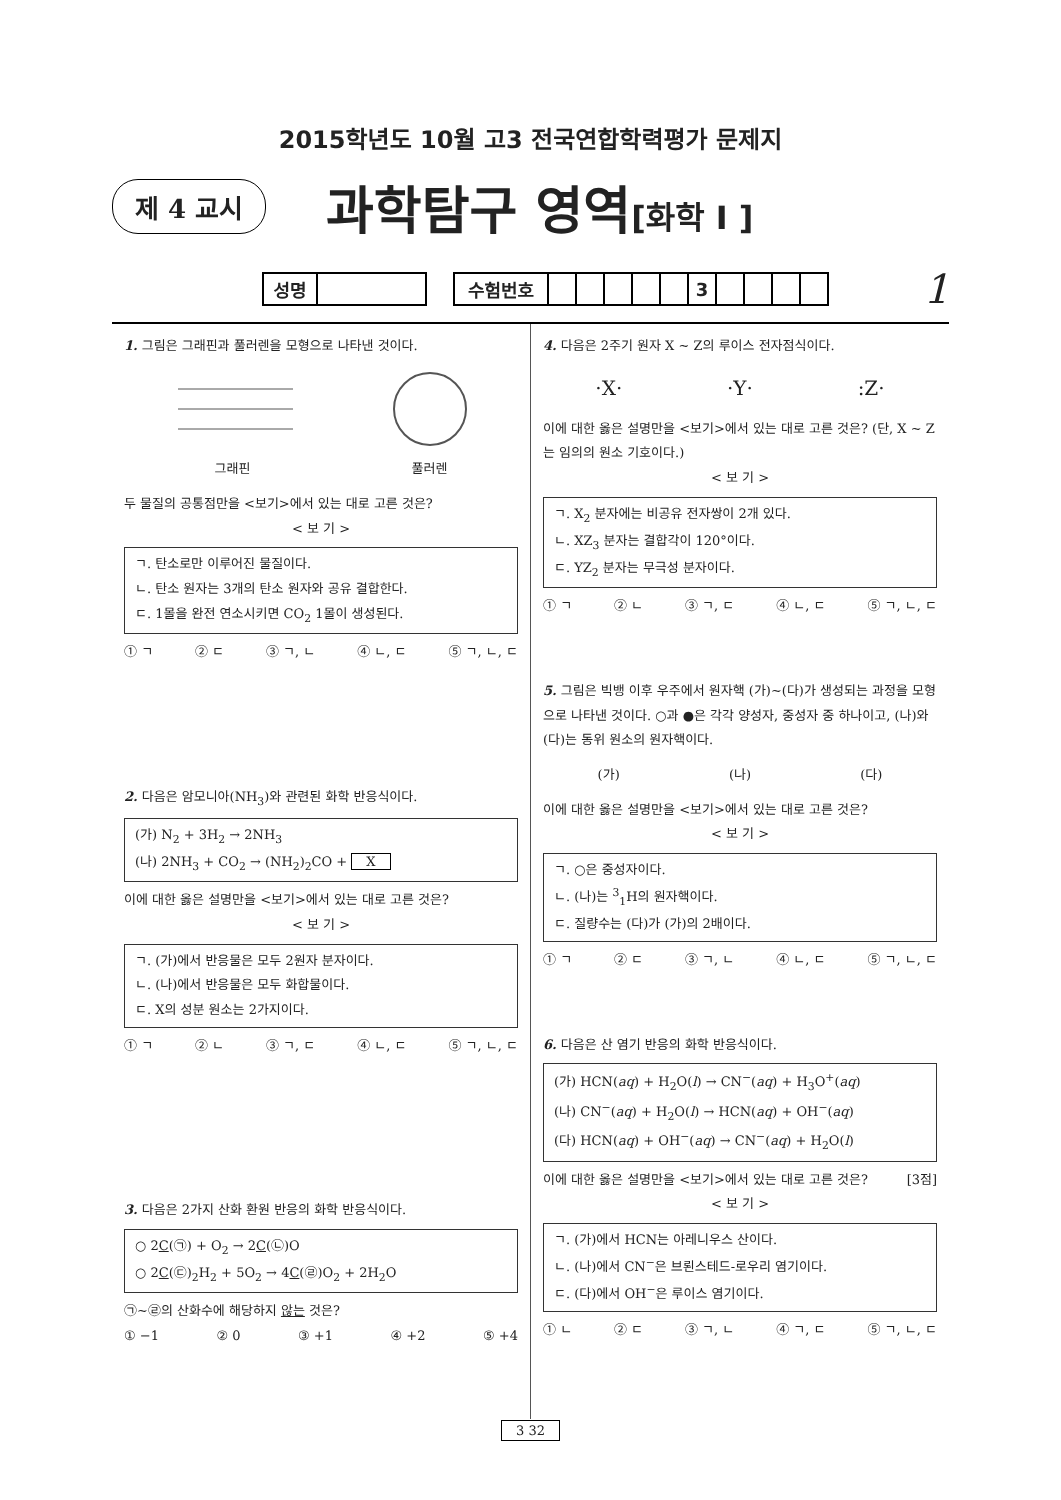2015학년도 10월 고3 전국연합학력평가 문제지
제 4 교시
과학탐구 영역[화학 I ]
| 성명 | |
| 수험번호 | | | | | | 3 | | | | |
1
1. 그림은 그래핀과 풀러렌을 모형으로 나타낸 것이다.
그래핀
풀러렌
두 물질의 공통점만을 <보기>에서 있는 대로 고른 것은?
< 보 기 >
ㄱ. 탄소로만 이루어진 물질이다.
ㄴ. 탄소 원자는 3개의 탄소 원자와 공유 결합한다.
ㄷ. 1몰을 완전 연소시키면 CO<sub>2</sub> 1몰이 생성된다.
① ㄱ ② ㄷ ③ ㄱ, ㄴ ④ ㄴ, ㄷ ⑤ ㄱ, ㄴ, ㄷ
2. 다음은 암모니아(NH<sub>3</sub>)와 관련된 화학 반응식이다.
(가) N<sub>2</sub> + 3H<sub>2</sub> → 2NH<sub>3</sub>
(나) 2NH<sub>3</sub> + CO<sub>2</sub> → (NH<sub>2</sub>)<sub>2</sub>CO + X
이에 대한 옳은 설명만을 <보기>에서 있는 대로 고른 것은?
< 보 기 >
ㄱ. (가)에서 반응물은 모두 2원자 분자이다.
ㄴ. (나)에서 반응물은 모두 화합물이다.
ㄷ. X의 성분 원소는 2가지이다.
① ㄱ ② ㄴ ③ ㄱ, ㄷ ④ ㄴ, ㄷ ⑤ ㄱ, ㄴ, ㄷ
3. 다음은 2가지 산화 환원 반응의 화학 반응식이다.
○ 2C(㉠) + O<sub>2</sub> → 2C(㉡)O
○ 2C(㉢)<sub>2</sub>H<sub>2</sub> + 5O<sub>2</sub> → 4C(㉣)O<sub>2</sub> + 2H<sub>2</sub>O
㉠~㉣의 산화수에 해당하지 않는 것은?
① −1 ② 0 ③ +1 ④ +2 ⑤ +4
4. 다음은 2주기 원자 X ~ Z의 루이스 전자점식이다.
·X· ·Y· :Z·
이에 대한 옳은 설명만을 <보기>에서 있는 대로 고른 것은? (단, X ~ Z는 임의의 원소 기호이다.)
< 보 기 >
ㄱ. X<sub>2</sub> 분자에는 비공유 전자쌍이 2개 있다.
ㄴ. XZ<sub>3</sub> 분자는 결합각이 120°이다.
ㄷ. YZ<sub>2</sub> 분자는 무극성 분자이다.
① ㄱ ② ㄴ ③ ㄱ, ㄷ ④ ㄴ, ㄷ ⑤ ㄱ, ㄴ, ㄷ
5. 그림은 빅뱅 이후 우주에서 원자핵 (가)~(다)가 생성되는 과정을 모형으로 나타낸 것이다. ○과 ●은 각각 양성자, 중성자 중 하나이고, (나)와 (다)는 동위 원소의 원자핵이다.
(가) (나) (다)
이에 대한 옳은 설명만을 <보기>에서 있는 대로 고른 것은?
< 보 기 >
ㄱ. ○은 중성자이다.
ㄴ. (나)는 <sup>3</sup><sub>1</sub>H의 원자핵이다.
ㄷ. 질량수는 (다)가 (가)의 2배이다.
① ㄱ ② ㄷ ③ ㄱ, ㄴ ④ ㄴ, ㄷ ⑤ ㄱ, ㄴ, ㄷ
6. 다음은 산 염기 반응의 화학 반응식이다.
(가) HCN(aq) + H<sub>2</sub>O(l) → CN<sup>−</sup>(aq) + H<sub>3</sub>O<sup>+</sup>(aq)
(나) CN<sup>−</sup>(aq) + H<sub>2</sub>O(l) → HCN(aq) + OH<sup>−</sup>(aq)
(다) HCN(aq) + OH<sup>−</sup>(aq) → CN<sup>−</sup>(aq) + H<sub>2</sub>O(l)
이에 대한 옳은 설명만을 <보기>에서 있는 대로 고른 것은? [3점]
< 보 기 >
ㄱ. (가)에서 HCN는 아레니우스 산이다.
ㄴ. (나)에서 CN<sup>−</sup>은 브뢴스테드-로우리 염기이다.
ㄷ. (다)에서 OH<sup>−</sup>은 루이스 염기이다.
① ㄴ ② ㄷ ③ ㄱ, ㄴ ④ ㄱ, ㄷ ⑤ ㄱ, ㄴ, ㄷ
3 32